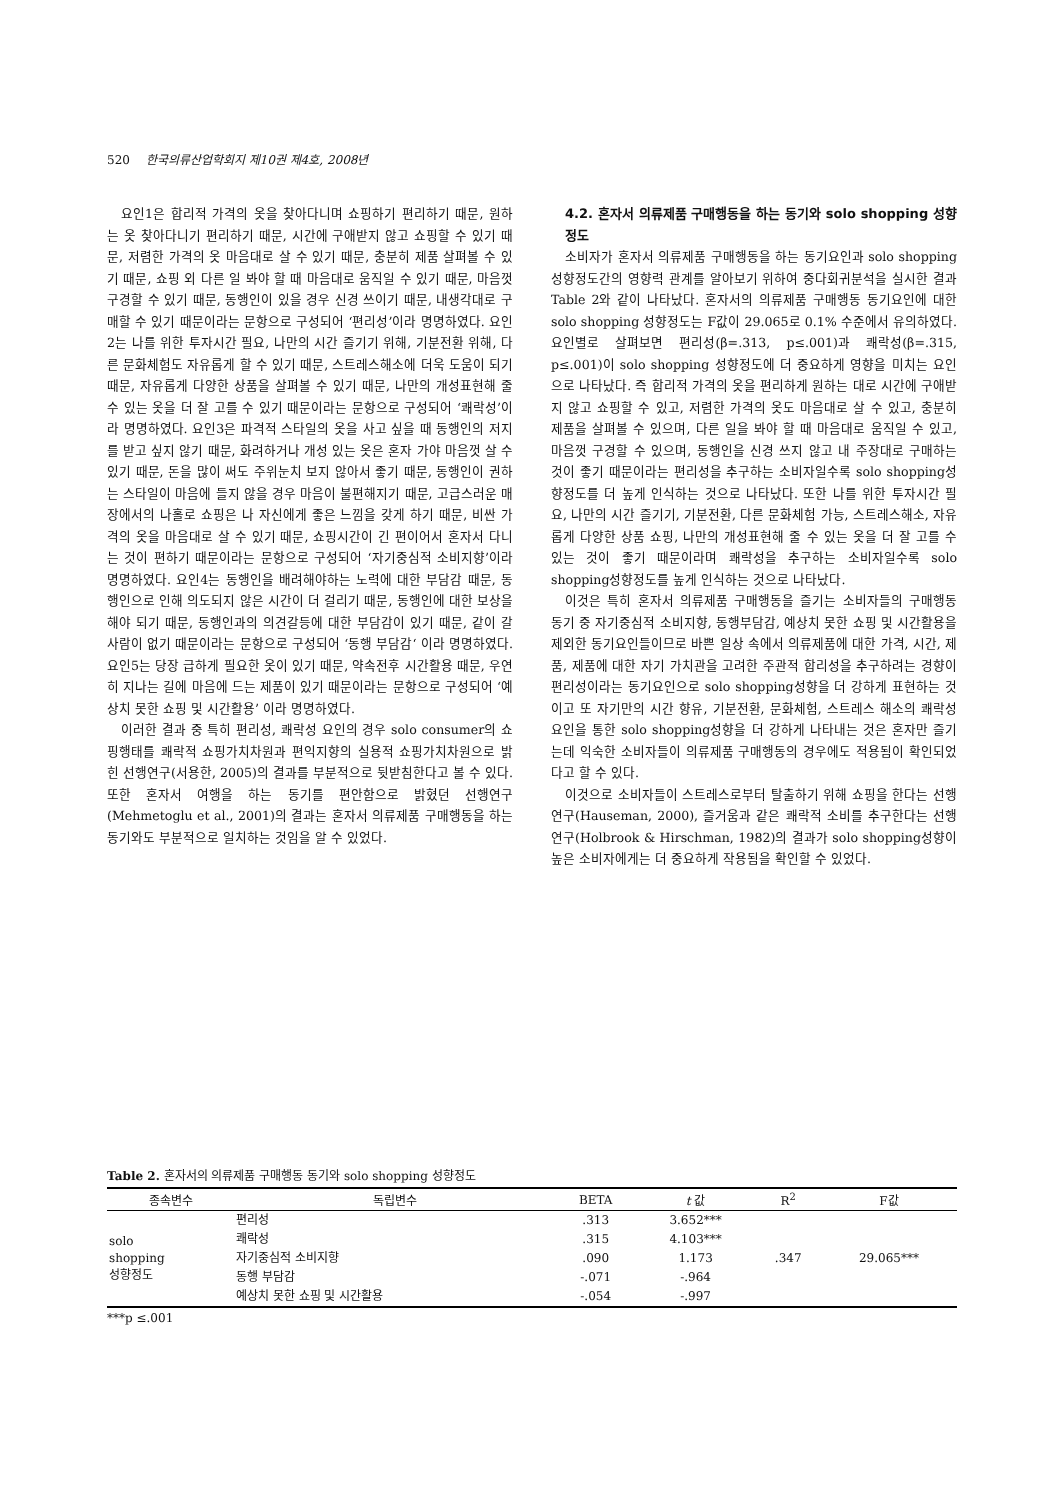520 한국의류산업학회지 제10권 제4호, 2008년
요인1은 합리적 가격의 옷을 찾아다니며 쇼핑하기 편리하기 때문, 원하는 옷 찾아다니기 편리하기 때문, 시간에 구애받지 않고 쇼핑할 수 있기 때문, 저렴한 가격의 옷 마음대로 살 수 있기 때문, 충분히 제품 살펴볼 수 있기 때문, 쇼핑 외 다른 일 봐야 할 때 마음대로 움직일 수 있기 때문, 마음껏 구경할 수 있기 때문, 동행인이 있을 경우 신경 쓰이기 때문, 내생각대로 구매할 수 있기 때문이라는 문항으로 구성되어 ‘편리성’이라 명명하였다. 요인2는 나를 위한 투자시간 필요, 나만의 시간 즐기기 위해, 기분전환 위해, 다른 문화체험도 자유롭게 할 수 있기 때문, 스트레스해소에 더욱 도움이 되기 때문, 자유롭게 다양한 상품을 살펴볼 수 있기 때문, 나만의 개성표현해 줄 수 있는 옷을 더 잘 고를 수 있기 때문이라는 문항으로 구성되어 ‘쾌락성’이라 명명하였다. 요인3은 파격적 스타일의 옷을 사고 싶을 때 동행인의 저지를 받고 싶지 않기 때문, 화려하거나 개성 있는 옷은 혼자 가야 마음껏 살 수 있기 때문, 돈을 많이 써도 주위눈치 보지 않아서 좋기 때문, 동행인이 권하는 스타일이 마음에 들지 않을 경우 마음이 불편해지기 때문, 고급스러운 매장에서의 나홀로 쇼핑은 나 자신에게 좋은 느낌을 갖게 하기 때문, 비싼 가격의 옷을 마음대로 살 수 있기 때문, 쇼핑시간이 긴 편이어서 혼자서 다니는 것이 편하기 때문이라는 문항으로 구성되어 ‘자기중심적 소비지향’이라 명명하였다. 요인4는 동행인을 배려해야하는 노력에 대한 부담감 때문, 동행인으로 인해 의도되지 않은 시간이 더 걸리기 때문, 동행인에 대한 보상을 해야 되기 때문, 동행인과의 의견갈등에 대한 부담감이 있기 때문, 같이 갈 사람이 없기 때문이라는 문항으로 구성되어 ‘동행 부담감‘ 이라 명명하였다. 요인5는 당장 급하게 필요한 옷이 있기 때문, 약속전후 시간활용 때문, 우연히 지나는 길에 마음에 드는 제품이 있기 때문이라는 문항으로 구성되어 ‘예상치 못한 쇼핑 및 시간활용’ 이라 명명하였다.
이러한 결과 중 특히 편리성, 쾌락성 요인의 경우 solo consumer의 쇼핑행태를 쾌락적 쇼핑가치차원과 편익지향의 실용적 쇼핑가치차원으로 밝힌 선행연구(서용한, 2005)의 결과를 부분적으로 뒷받침한다고 볼 수 있다. 또한 혼자서 여행을 하는 동기를 편안함으로 밝혔던 선행연구(Mehmetoglu et al., 2001)의 결과는 혼자서 의류제품 구매행동을 하는 동기와도 부분적으로 일치하는 것임을 알 수 있었다.
4.2. 혼자서 의류제품 구매행동을 하는 동기와 solo shopping 성향정도
소비자가 혼자서 의류제품 구매행동을 하는 동기요인과 solo shopping 성향정도간의 영향력 관계를 알아보기 위하여 중다회귀분석을 실시한 결과 Table 2와 같이 나타났다. 혼자서의 의류제품 구매행동 동기요인에 대한 solo shopping 성향정도는 F값이 29.065로 0.1% 수준에서 유의하였다. 요인별로 살펴보면 편리성(β=.313, p≤.001)과 쾌락성(β=.315, p≤.001)이 solo shopping 성향정도에 더 중요하게 영향을 미치는 요인으로 나타났다. 즉 합리적 가격의 옷을 편리하게 원하는 대로 시간에 구애받지 않고 쇼핑할 수 있고, 저렴한 가격의 옷도 마음대로 살 수 있고, 충분히 제품을 살펴볼 수 있으며, 다른 일을 봐야 할 때 마음대로 움직일 수 있고, 마음껏 구경할 수 있으며, 동행인을 신경 쓰지 않고 내 주장대로 구매하는 것이 좋기 때문이라는 편리성을 추구하는 소비자일수록 solo shopping성향정도를 더 높게 인식하는 것으로 나타났다. 또한 나를 위한 투자시간 필요, 나만의 시간 즐기기, 기분전환, 다른 문화체험 가능, 스트레스해소, 자유롭게 다양한 상품 쇼핑, 나만의 개성표현해 줄 수 있는 옷을 더 잘 고를 수 있는 것이 좋기 때문이라며 쾌락성을 추구하는 소비자일수록 solo shopping성향정도를 높게 인식하는 것으로 나타났다.
이것은 특히 혼자서 의류제품 구매행동을 즐기는 소비자들의 구매행동 동기 중 자기중심적 소비지향, 동행부담감, 예상치 못한 쇼핑 및 시간활용을 제외한 동기요인들이므로 바쁜 일상 속에서 의류제품에 대한 가격, 시간, 제품, 제품에 대한 자기 가치관을 고려한 주관적 합리성을 추구하려는 경향이 편리성이라는 동기요인으로 solo shopping성향을 더 강하게 표현하는 것이고 또 자기만의 시간 향유, 기분전환, 문화체험, 스트레스 해소의 쾌락성 요인을 통한 solo shopping성향을 더 강하게 나타내는 것은 혼자만 즐기는데 익숙한 소비자들이 의류제품 구매행동의 경우에도 적용됨이 확인되었다고 할 수 있다.
이것으로 소비자들이 스트레스로부터 탈출하기 위해 쇼핑을 한다는 선행연구(Hauseman, 2000), 즐거움과 같은 쾌락적 소비를 추구한다는 선행연구(Holbrook & Hirschman, 1982)의 결과가 solo shopping성향이 높은 소비자에게는 더 중요하게 작용됨을 확인할 수 있었다.
Table 2. 혼자서의 의류제품 구매행동 동기와 solo shopping 성향정도
| 종속변수 | 독립변수 | BETA | t 값 | R<sup>2</sup> | F값 |
| --- | --- | --- | --- | --- | --- |
| solo shopping 성향정도 | 편리성 | .313 | 3.652*** | .347 | 29.065*** |
| | 쾌락성 | .315 | 4.103*** | | |
| | 자기중심적 소비지향 | .090 | 1.173 | | |
| | 동행 부담감 | -.071 | -.964 | | |
| | 예상치 못한 쇼핑 및 시간활용 | -.054 | -.997 | | |
***p ≤.001